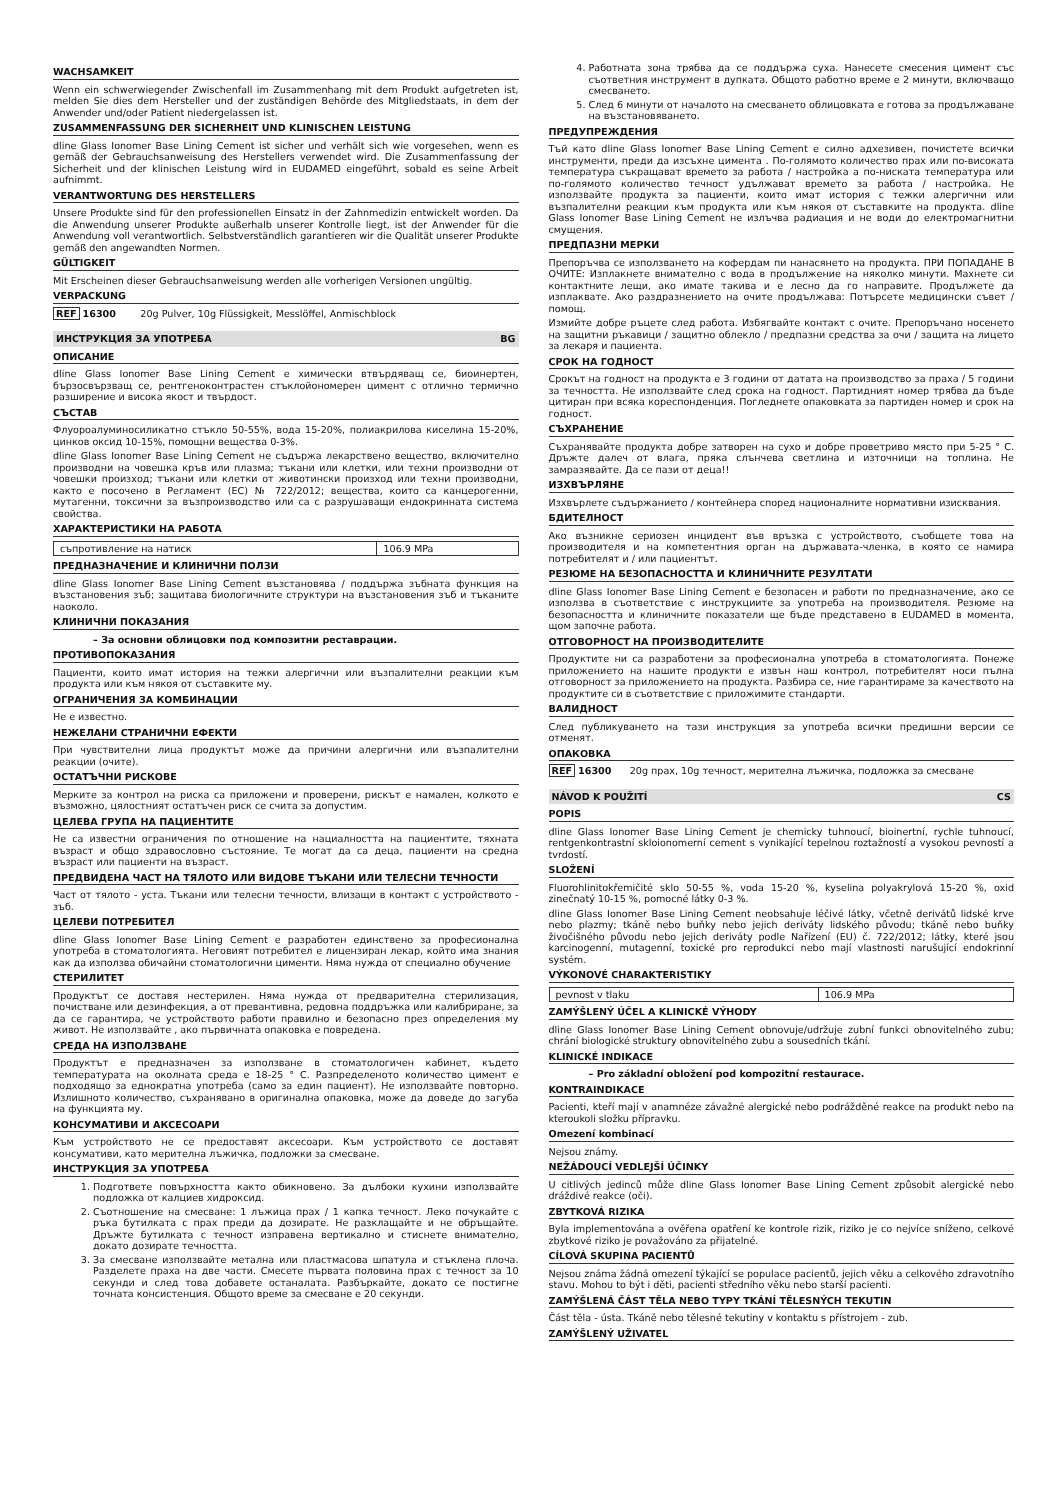WACHSAMKEIT
Wenn ein schwerwiegender Zwischenfall im Zusammenhang mit dem Produkt aufgetreten ist, melden Sie dies dem Hersteller und der zuständigen Behörde des Mitgliedstaats, in dem der Anwender und/oder Patient niedergelassen ist.
ZUSAMMENFASSUNG DER SICHERHEIT UND KLINISCHEN LEISTUNG
dline Glass Ionomer Base Lining Cement ist sicher und verhält sich wie vorgesehen, wenn es gemäß der Gebrauchsanweisung des Herstellers verwendet wird. Die Zusammenfassung der Sicherheit und der klinischen Leistung wird in EUDAMED eingeführt, sobald es seine Arbeit aufnimmt.
VERANTWORTUNG DES HERSTELLERS
Unsere Produkte sind für den professionellen Einsatz in der Zahnmedizin entwickelt worden. Da die Anwendung unserer Produkte außerhalb unserer Kontrolle liegt, ist der Anwender für die Anwendung voll verantwortlich. Selbstverständlich garantieren wir die Qualität unserer Produkte gemäß den angewandten Normen.
GÜLTIGKEIT
Mit Erscheinen dieser Gebrauchsanweisung werden alle vorherigen Versionen ungültig.
VERPACKUNG
REF 16300 20g Pulver, 10g Flüssigkeit, Messlöffel, Anmischblock
ИНСТРУКЦИЯ ЗА УПОТРЕБА BG
ОПИСАНИЕ
dline Glass Ionomer Base Lining Cement е химически втвърдяващ се, биоинертен, бързосвързващ се, рентгеноконтрастен стъклойономерен цимент с отлично термично разширение и висока якост и твърдост.
СЪСТАВ
Флуороалуминосиликатно стъкло 50-55%, вода 15-20%, полиакрилова киселина 15-20%, цинков оксид 10-15%, помощни вещества 0-3%.
dline Glass Ionomer Base Lining Cement не съдържа лекарствено вещество, включително производни на човешка кръв или плазма; тъкани или клетки, или техни производни от човешки произход; тъкани или клетки от животински произход или техни производни, както е посочено в Регламент (ЕС) № 722/2012; вещества, които са канцерогенни, мутагенни, токсични за възпроизводство или са с разрушаващи ендокринната система свойства.
ХАРАКТЕРИСТИКИ НА РАБОТА
| съпротивление на натиск | 106.9 MPa |
ПРЕДНАЗНАЧЕНИЕ И КЛИНИЧНИ ПОЛЗИ
dline Glass Ionomer Base Lining Cement възстановява / поддържа зъбната функция на възстановения зъб; защитава биологичните структури на възстановения зъб и тъканите наоколо.
КЛИНИЧНИ ПОКАЗАНИЯ
– За основни облицовки под композитни реставрации.
ПРОТИВОПОКАЗАНИЯ
Пациенти, които имат история на тежки алергични или възпалителни реакции към продукта или към някоя от съставките му.
ОГРАНИЧЕНИЯ ЗА КОМБИНАЦИИ
Не е известно.
НЕЖЕЛАНИ СТРАНИЧНИ ЕФЕКТИ
При чувствителни лица продуктът може да причини алергични или възпалителни реакции (очите).
ОСТАТЪЧНИ РИСКОВЕ
Мерките за контрол на риска са приложени и проверени, рискът е намален, колкото е възможно, цялостният остатъчен риск се счита за допустим.
ЦЕЛЕВА ГРУПА НА ПАЦИЕНТИТЕ
Не са известни ограничения по отношение на нациалността на пациентите, тяхната възраст и общо здравословно състояние. Те могат да са деца, пациенти на средна възраст или пациенти на възраст.
ПРЕДВИДЕНА ЧАСТ НА ТЯЛОТО ИЛИ ВИДОВЕ ТЪКАНИ ИЛИ ТЕЛЕСНИ ТЕЧНОСТИ
Част от тялото - уста. Тъкани или телесни течности, влизащи в контакт с устройството - зъб.
ЦЕЛЕВИ ПОТРЕБИТЕЛ
dline Glass Ionomer Base Lining Cement е разработен единствено за професионална употреба в стоматологията. Неговият потребител е лицензиран лекар, който има знания как да използва обичайни стоматологични цименти. Няма нужда от специално обучение
СТЕРИЛИТЕТ
Продуктът се доставя нестерилен. Няма нужда от предварителна стерилизация, почистване или дезинфекция, а от превантивна, редовна поддръжка или калибриране, за да се гарантира, че устройството работи правилно и безопасно през определения му живот. Не използвайте , ако първичната опаковка е повредена.
СРЕДА НА ИЗПОЛЗВАНЕ
Продуктът е предназначен за използване в стоматологичен кабинет, където температурата на околната среда е 18-25 ° C. Разпределеното количество цимент е подходящо за еднократна употреба (само за един пациент). Не използвайте повторно. Излишното количество, съхранявано в оригинална опаковка, може да доведе до загуба на функцията му.
КОНСУМАТИВИ И АКСЕСОАРИ
Към устройството не се предоставят аксесоари. Към устройството се доставят консумативи, като мерителна лъжичка, подложки за смесване.
ИНСТРУКЦИЯ ЗА УПОТРЕБА
1. Подгответе повърхността както обикновено. За дълбоки кухини използвайте подложка от калциев хидроксид.
2. Съотношение на смесване: 1 лъжица прах / 1 капка течност. Леко почукайте с ръка бутилката с прах преди да дозирате. Не разклащайте и не обръщайте. Дръжте бутилката с течност изправена вертикално и стиснете внимателно, докато дозирате течността.
3. За смесване използвайте метална или пластмасова шпатула и стъклена плоча. Разделете праха на две части. Смесете първата половина прах с течност за 10 секунди и след това добавете останалата. Разбъркайте, докато се постигне точната консистенция. Общото време за смесване е 20 секунди.
4. Работната зона трябва да се поддържа суха. Нанесете смесения цимент със съответния инструмент в дупката. Общото работно време е 2 минути, включващо смесването.
5. След 6 минути от началото на смесването облицовката е готова за продължаване на възстановяването.
ПРЕДУПРЕЖДЕНИЯ
Тъй като dline Glass Ionomer Base Lining Cement е силно адхезивен, почистете всички инструменти, преди да изсъхне цимента . По-голямото количество прах или по-високата температура съкращават времето за работа / настройка а по-ниската температура или по-голямото количество течност удължават времето за работа / настройка. Не използвайте продукта за пациенти, които имат история с тежки алергични или възпалителни реакции към продукта или към някоя от съставките на продукта. dline Glass Ionomer Base Lining Cement не излъчва радиация и не води до електромагнитни смущения.
ПРЕДПАЗНИ МЕРКИ
Препоръчва се използването на кофердам пи нанасянето на продукта. ПРИ ПОПАДАНЕ В ОЧИТЕ: Изплакнете внимателно с вода в продължение на няколко минути. Махнете си контактните лещи, ако имате такива и е лесно да го направите. Продължете да изплаквате. Ако раздразнението на очите продължава: Потърсете медицински съвет / помощ.
Измийте добре ръцете след работа. Избягвайте контакт с очите. Препоръчано носенето на защитни ръкавици / защитно облекло / предпазни средства за очи / защита на лицето за лекаря и пациента.
СРОК НА ГОДНОСТ
Срокът на годност на продукта е 3 години от датата на производство за праха / 5 години за течността. Не използвайте след срока на годност. Партидният номер трябва да бъде цитиран при всяка кореспонденция. Погледнете опаковката за партиден номер и срок на годност.
СЪХРАНЕНИЕ
Съхранявайте продукта добре затворен на сухо и добре проветриво място при 5-25 ° C. Дръжте далеч от влага, пряка слънчева светлина и източници на топлина. Не замразявайте. Да се пази от деца!!
ИЗХВЪРЛЯНЕ
Изхвърлете съдържанието / контейнера според националните нормативни изисквания.
БДИТЕЛНОСТ
Ако възникне сериозен инцидент във връзка с устройството, съобщете това на производителя и на компетентния орган на държавата-членка, в която се намира потребителят и / или пациентът.
РЕЗЮМЕ НА БЕЗОПАСНОСТТА И КЛИНИЧНИТЕ РЕЗУЛТАТИ
dline Glass Ionomer Base Lining Cement е безопасен и работи по предназначение, ако се използва в съответствие с инструкциите за употреба на производителя. Резюме на безопасността и клиничните показатели ще бъде представено в EUDAMED в момента, щом започне работа.
ОТГОВОРНОСТ НА ПРОИЗВОДИТЕЛИТЕ
Продуктите ни са разработени за професионална употреба в стоматологията. Понеже приложението на нашите продукти е извън наш контрол, потребителят носи пълна отговорност за приложението на продукта. Разбира се, ние гарантираме за качеството на продуктите си в съответствие с приложимите стандарти.
ВАЛИДНОСТ
След публикуването на тази инструкция за употреба всички предишни версии се отменят.
ОПАКОВКА
REF 16300 20g прах, 10g течност, мерителна лъжичка, подложка за смесване
NÁVOD K POUŽITÍ CS
POPIS
dline Glass Ionomer Base Lining Cement je chemicky tuhnoucí, bioinertní, rychle tuhnoucí, rentgenkontrastní sklo­ionomerní cement s vynikající tepelnou roztažností a vysokou pevností a tvrdostí.
SLOŽENÍ
Fluorohlinitokřemičité sklo 50-55 %, voda 15-20 %, kyselina polyakrylová 15-20 %, oxid zinečnatý 10-15 %, pomocné látky 0-3 %.
dline Glass Ionomer Base Lining Cement neobsahuje léčivé látky, včetně derivátů lidské krve nebo plazmy; tkáně nebo buňky nebo jejich deriváty lidského původu; tkáně nebo buňky živočišného původu nebo jejich deriváty podle Nařízení (EU) č. 722/2012; látky, které jsou karcinogenní, mutagenní, toxické pro reprodukci nebo mají vlastnosti narušující endokrinní systém.
VÝKONOVÉ CHARAKTERISTIKY
| pevnost v tlaku | 106.9 MPa |
ZAMÝŠLENÝ ÚČEL A KLINICKÉ VÝHODY
dline Glass Ionomer Base Lining Cement obnovuje/udržuje zubní funkci obnovitelného zubu; chrání biologické struktury obnovitelného zubu a sousedních tkání.
KLINICKÉ INDIKACE
– Pro základní obložení pod kompozitní restaurace.
KONTRAINDIKACE
Pacienti, kteří mají v anamnéze závažné alergické nebo podrážděné reakce na produkt nebo na kteroukoli složku přípravku.
Omezení kombinací
Nejsou známy.
NEŽÁDOUCÍ VEDLEJŠÍ ÚČINKY
U citlivých jedinců může dline Glass Ionomer Base Lining Cement způsobit alergické nebo dráždivé reakce (oči).
ZBYTKOVÁ RIZIKA
Byla implementována a ověřena opatření ke kontrole rizik, riziko je co nejvíce sníženo, celkové zbytkové riziko je považováno za přijatelné.
CÍLOVÁ SKUPINA PACIENTŮ
Nejsou známa žádná omezení týkající se populace pacientů, jejich věku a celkového zdravotního stavu. Mohou to být i děti, pacienti středního věku nebo starší pacienti.
ZAMÝŠLENÁ ČÁST TĚLA NEBO TYPY TKÁNÍ TĚLESNÝCH TEKUTIN
Část těla - ústa. Tkáně nebo tělesné tekutiny v kontaktu s přístrojem - zub.
ZAMÝŠLENÝ UŽIVATEL